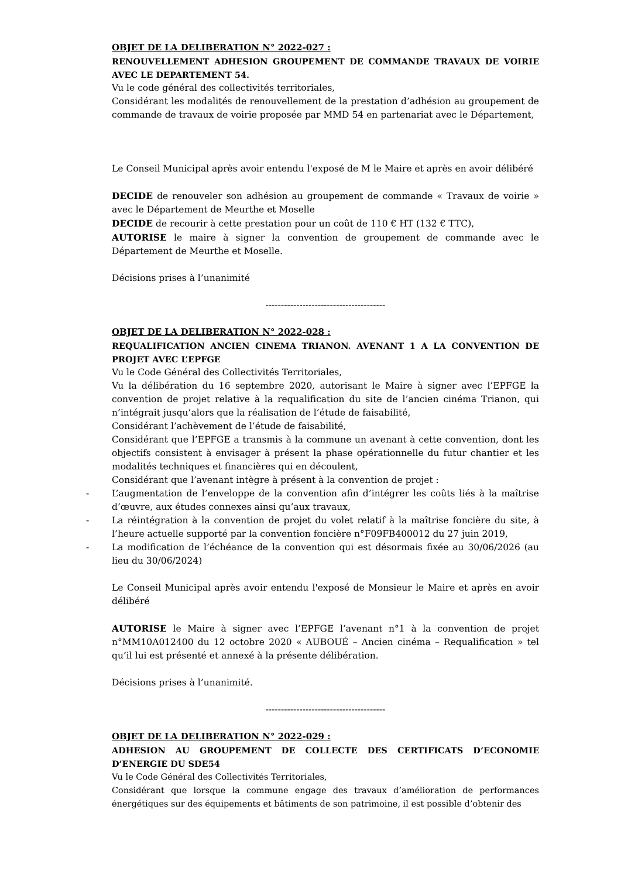OBJET DE LA DELIBERATION N° 2022-027 :
RENOUVELLEMENT ADHESION GROUPEMENT DE COMMANDE TRAVAUX DE VOIRIE AVEC LE DEPARTEMENT 54.
Vu le code général des collectivités territoriales,
Considérant les modalités de renouvellement de la prestation d’adhésion au groupement de commande de travaux de voirie proposée par MMD 54 en partenariat avec le Département,
Le Conseil Municipal après avoir entendu l'exposé de M le Maire et après en avoir délibéré
DECIDE de renouveler son adhésion au groupement de commande « Travaux de voirie » avec le Département de Meurthe et Moselle
DECIDE de recourir à cette prestation pour un coût de 110 € HT (132 € TTC),
AUTORISE le maire à signer la convention de groupement de commande avec le Département de Meurthe et Moselle.
Décisions prises à l’unanimité
---------------------------------------
OBJET DE LA DELIBERATION N° 2022-028 :
REQUALIFICATION ANCIEN CINEMA TRIANON. AVENANT 1 A LA CONVENTION DE PROJET AVEC L’EPFGE
Vu le Code Général des Collectivités Territoriales,
Vu la délibération du 16 septembre 2020, autorisant le Maire à signer avec l’EPFGE la convention de projet relative à la requalification du site de l’ancien cinéma Trianon, qui n’intégrait jusqu’alors que la réalisation de l’étude de faisabilité,
Considérant l’achèvement de l’étude de faisabilité,
Considérant que l’EPFGE a transmis à la commune un avenant à cette convention, dont les objectifs consistent à envisager à présent la phase opérationnelle du futur chantier et les modalités techniques et financières qui en découlent,
Considérant que l’avenant intègre à présent à la convention de projet :
- L’augmentation de l’enveloppe de la convention afin d’intégrer les coûts liés à la maîtrise d’œuvre, aux études connexes ainsi qu’aux travaux,
- La réintégration à la convention de projet du volet relatif à la maîtrise foncière du site, à l’heure actuelle supporté par la convention foncière n°F09FB400012 du 27 juin 2019,
- La modification de l’échéance de la convention qui est désormais fixée au 30/06/2026 (au lieu du 30/06/2024)
Le Conseil Municipal après avoir entendu l'exposé de Monsieur le Maire et après en avoir délibéré
AUTORISE le Maire à signer avec l’EPFGE l’avenant n°1 à la convention de projet n°MM10A012400 du 12 octobre 2020 « AUBOUÉ – Ancien cinéma – Requalification » tel qu’il lui est présenté et annexé à la présente délibération.
Décisions prises à l’unanimité.
---------------------------------------
OBJET DE LA DELIBERATION N° 2022-029 :
ADHESION AU GROUPEMENT DE COLLECTE DES CERTIFICATS D’ECONOMIE D’ENERGIE DU SDE54
Vu le Code Général des Collectivités Territoriales,
Considérant que lorsque la commune engage des travaux d’amélioration de performances énergétiques sur des équipements et bâtiments de son patrimoine, il est possible d’obtenir des